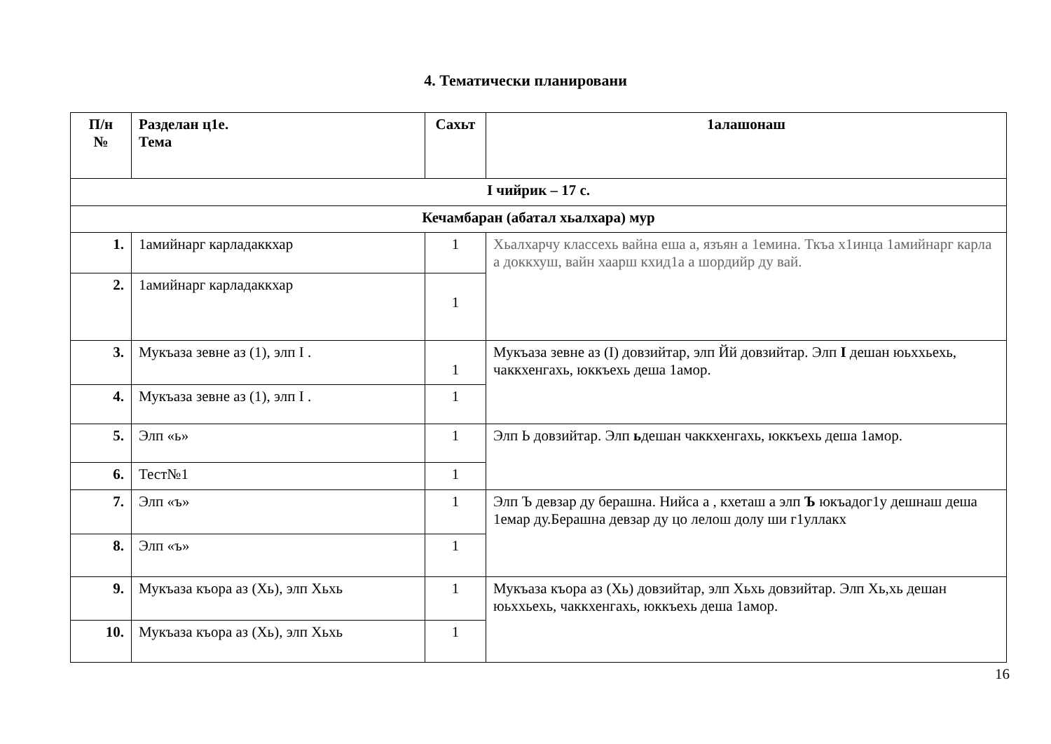4. Тематически планировани
| П/н № | Разделан ц1е. Тема | Сахьт | 1алашонаш |
| --- | --- | --- | --- |
| I чийрик – 17 с. | | | |
| Кечамбаран (абатал хьалхара) мур | | | |
| 1. | 1амийнарг карладаккхар | 1 | Хьалхарчу классехь вайна еша а, язъян а 1емина. Ткъа х1инца 1амийнарг карла а доккхуш, вайн хаарш кхид1а а шордийр ду вай. |
| 2. | 1амийнарг карладаккхар | 1 | |
| 3. | Мукъаза зевне аз (1), элп I . | 1 | Мукъаза зевне аз (I) довзийтар, элп Йй довзийтар. Элп I дешан юьххьехь, чаккхенгахь, юккъехь деша 1амор. |
| 4. | Мукъаза зевне аз (1), элп I . | 1 | |
| 5. | Элп «ь» | 1 | Элп Ь довзийтар. Элп ь дешан чаккхенгахь, юккъехь деша 1амор. |
| 6. | Тест№1 | 1 | |
| 7. | Элп «ъ» | 1 | Элп Ъ девзар ду берашна. Нийса а , кхеташ а элп Ъ юкъадог1у дешнаш деша 1емар ду.Берашна девзар ду цо лелош долу ши г1уллакх |
| 8. | Элп «ъ» | 1 | |
| 9. | Мукъаза къора аз (Хь), элп Хьхь | 1 | Мукъаза къора аз (Хь) довзийтар, элп Хьхь довзийтар. Элп Хь,хь дешан юьххьехь, чаккхенгахь, юккъехь деша 1амор. |
| 10. | Мукъаза къора аз (Хь), элп Хьхь | 1 | |
16